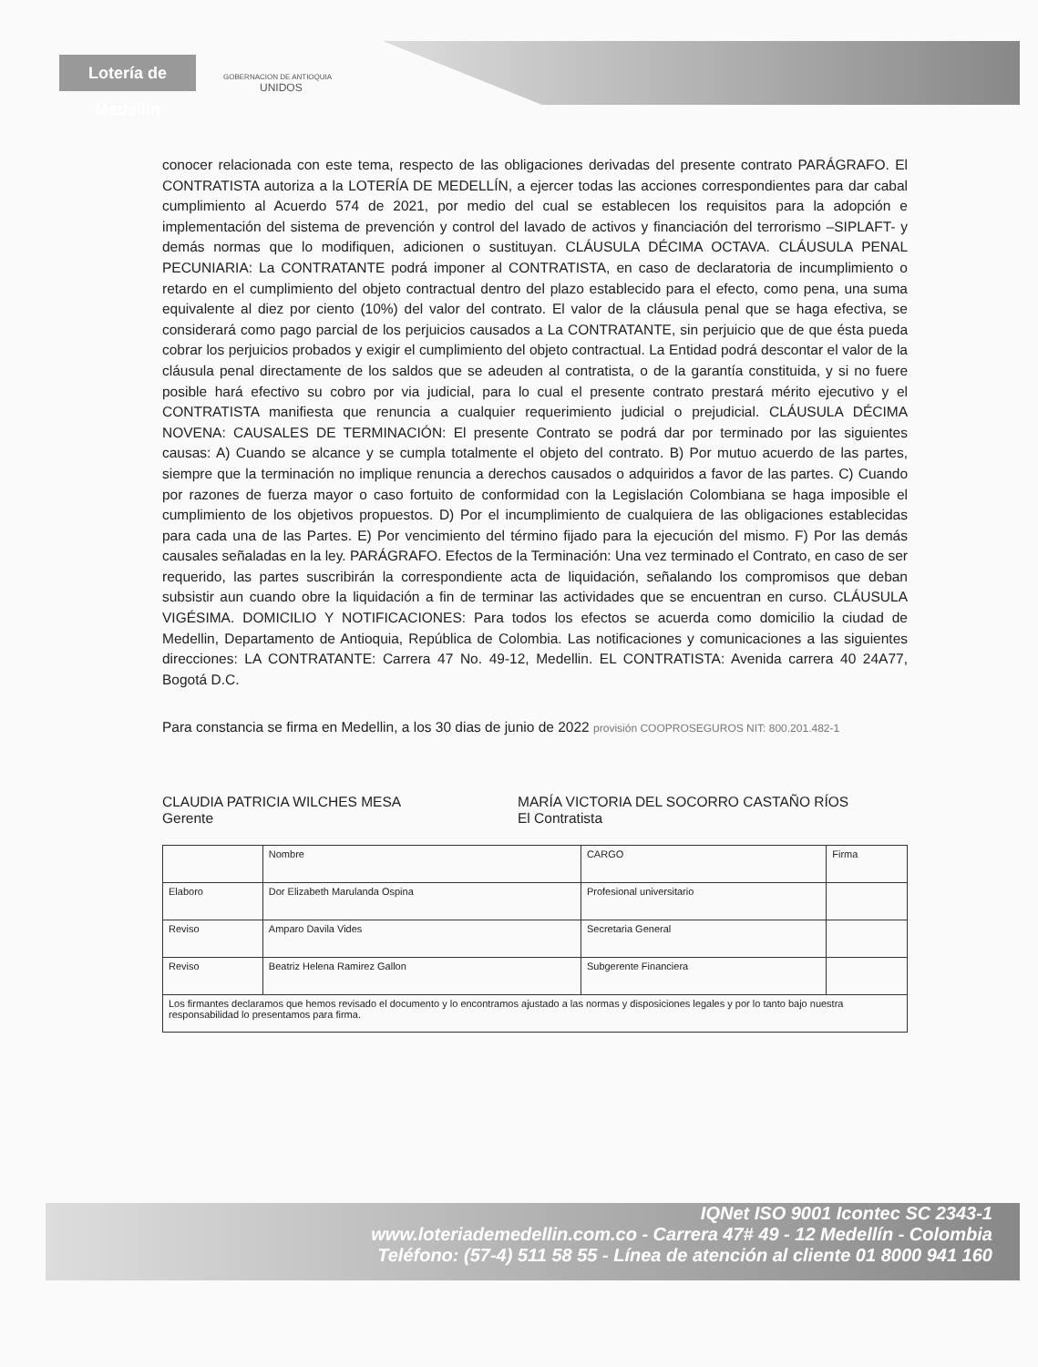Lotería de Medellín
GOBERNACION DE ANTIOQUIA
UNIDOS
conocer relacionada con este tema, respecto de las obligaciones derivadas del presente contrato PARÁGRAFO. El CONTRATISTA autoriza a la LOTERÍA DE MEDELLÍN, a ejercer todas las acciones correspondientes para dar cabal cumplimiento al Acuerdo 574 de 2021, por medio del cual se establecen los requisitos para la adopción e implementación del sistema de prevención y control del lavado de activos y financiación del terrorismo –SIPLAFT- y demás normas que lo modifiquen, adicionen o sustituyan. CLÁUSULA DÉCIMA OCTAVA. CLÁUSULA PENAL PECUNIARIA: La CONTRATANTE podrá imponer al CONTRATISTA, en caso de declaratoria de incumplimiento o retardo en el cumplimiento del objeto contractual dentro del plazo establecido para el efecto, como pena, una suma equivalente al diez por ciento (10%) del valor del contrato. El valor de la cláusula penal que se haga efectiva, se considerará como pago parcial de los perjuicios causados a La CONTRATANTE, sin perjuicio que de que ésta pueda cobrar los perjuicios probados y exigir el cumplimiento del objeto contractual. La Entidad podrá descontar el valor de la cláusula penal directamente de los saldos que se adeuden al contratista, o de la garantía constituida, y si no fuere posible hará efectivo su cobro por via judicial, para lo cual el presente contrato prestará mérito ejecutivo y el CONTRATISTA manifiesta que renuncia a cualquier requerimiento judicial o prejudicial. CLÁUSULA DÉCIMA NOVENA: CAUSALES DE TERMINACIÓN: El presente Contrato se podrá dar por terminado por las siguientes causas: A) Cuando se alcance y se cumpla totalmente el objeto del contrato. B) Por mutuo acuerdo de las partes, siempre que la terminación no implique renuncia a derechos causados o adquiridos a favor de las partes. C) Cuando por razones de fuerza mayor o caso fortuito de conformidad con la Legislación Colombiana se haga imposible el cumplimiento de los objetivos propuestos. D) Por el incumplimiento de cualquiera de las obligaciones establecidas para cada una de las Partes. E) Por vencimiento del término fijado para la ejecución del mismo. F) Por las demás causales señaladas en la ley. PARÁGRAFO. Efectos de la Terminación: Una vez terminado el Contrato, en caso de ser requerido, las partes suscribirán la correspondiente acta de liquidación, señalando los compromisos que deban subsistir aun cuando obre la liquidación a fin de terminar las actividades que se encuentran en curso. CLÁUSULA VIGÉSIMA. DOMICILIO Y NOTIFICACIONES: Para todos los efectos se acuerda como domicilio la ciudad de Medellin, Departamento de Antioquia, República de Colombia. Las notificaciones y comunicaciones a las siguientes direcciones: LA CONTRATANTE: Carrera 47 No. 49-12, Medellin. EL CONTRATISTA: Avenida carrera 40 24A77, Bogotá D.C.
Para constancia se firma en Medellin, a los 30 dias de junio de 2022 provisión COOPROSEGUROS NIT: 800.201.482-1
CLAUDIA PATRICIA WILCHES MESA
Gerente
MARÍA VICTORIA DEL SOCORRO CASTAÑO RÍOS
El Contratista
| | Nombre | CARGO | Firma |
| Elaboro | Dor Elizabeth Marulanda Ospina | Profesional universitario | |
| Reviso | Amparo Davila Vides | Secretaria General | |
| Reviso | Beatriz Helena Ramirez Gallon | Subgerente Financiera | |
| Los firmantes declaramos que hemos revisado el documento y lo encontramos ajustado a las normas y disposiciones legales y por lo tanto bajo nuestra responsabilidad lo presentamos para firma. | | | |
IQNet ISO 9001 Icontec SC 2343-1
www.loteriademedellin.com.co - Carrera 47# 49 - 12 Medellín - Colombia
Teléfono: (57-4) 511 58 55 - Línea de atención al cliente 01 8000 941 160